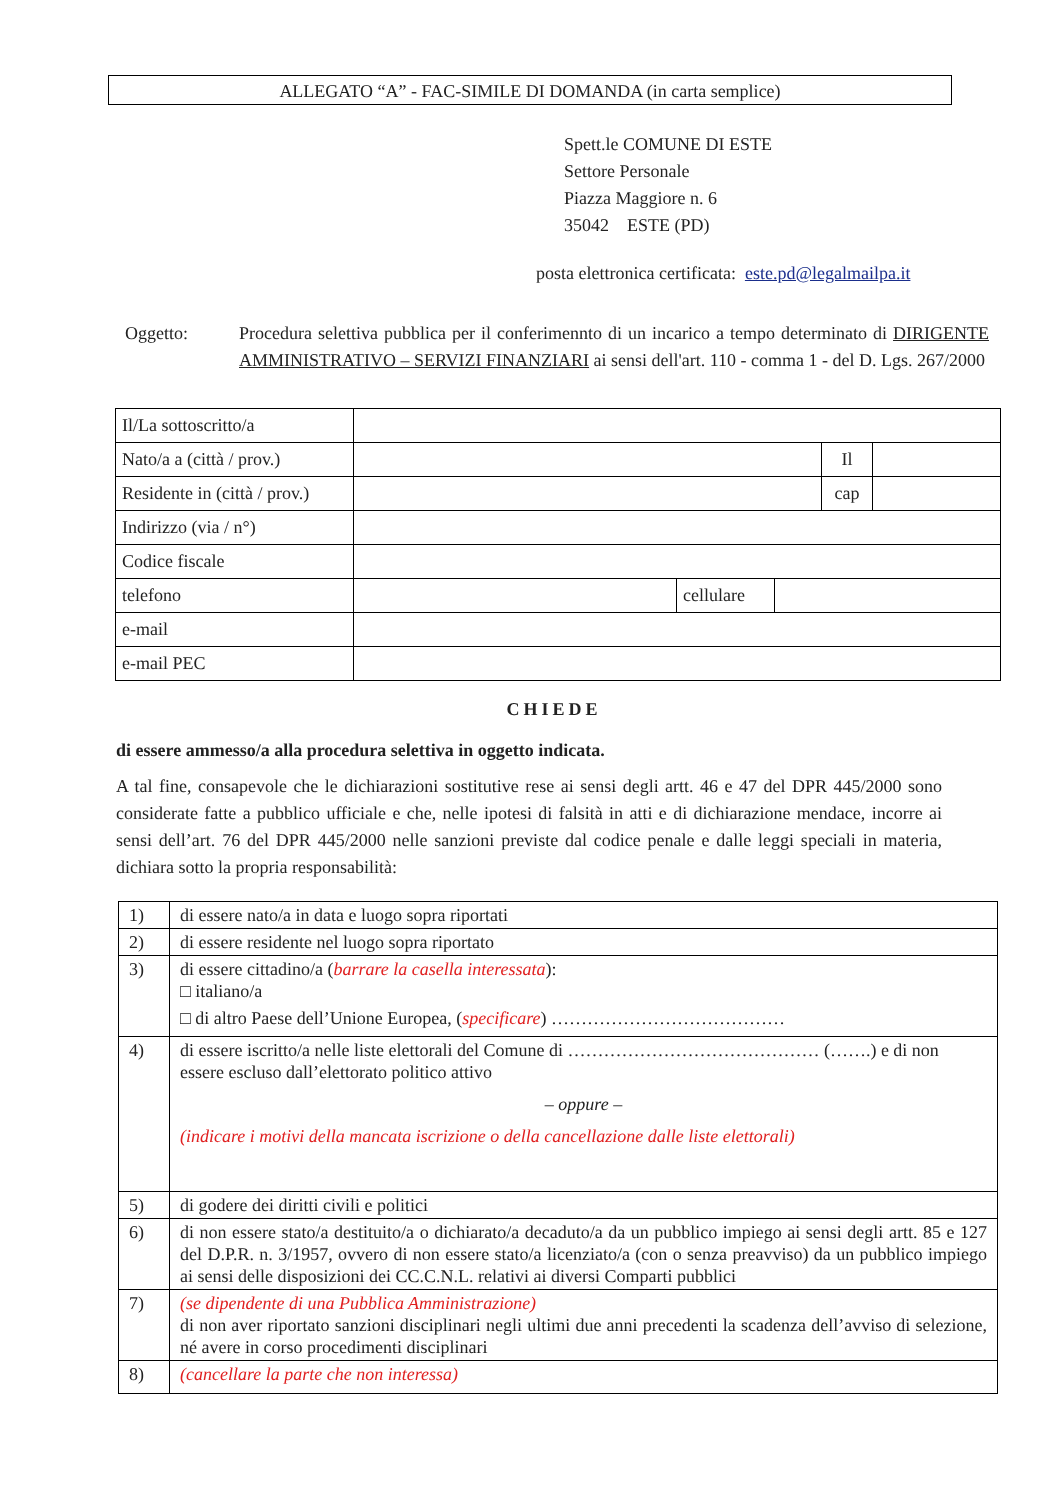ALLEGATO “A” - FAC-SIMILE DI DOMANDA (in carta semplice)
Spett.le COMUNE DI ESTE
Settore Personale
Piazza Maggiore n. 6
35042 ESTE (PD)
posta elettronica certificata: este.pd@legalmailpa.it
Oggetto: Procedura selettiva pubblica per il conferimennto di un incarico a tempo determinato di DIRIGENTE AMMINISTRATIVO – SERVIZI FINANZIARI ai sensi dell'art. 110 - comma 1 - del D. Lgs. 267/2000
| Il/La sottoscritto/a | | | | | |
| Nato/a a (città / prov.) | | | | Il | |
| Residente in (città / prov.) | | | | cap | |
| Indirizzo (via / n°) | | | | | |
| Codice fiscale | | | | | |
| telefono | | cellulare | | | |
| e-mail | | | | | |
| e-mail PEC | | | | | |
CHIEDE
di essere ammesso/a alla procedura selettiva in oggetto indicata.
A tal fine, consapevole che le dichiarazioni sostitutive rese ai sensi degli artt. 46 e 47 del DPR 445/2000 sono considerate fatte a pubblico ufficiale e che, nelle ipotesi di falsità in atti e di dichiarazione mendace, incorre ai sensi dell’art. 76 del DPR 445/2000 nelle sanzioni previste dal codice penale e dalle leggi speciali in materia, dichiara sotto la propria responsabilità:
| 1) | di essere nato/a in data e luogo sopra riportati |
| 2) | di essere residente nel luogo sopra riportato |
| 3) | di essere cittadino/a ( barrare la casella interessata ): □ italiano/a □ di altro Paese dell’Unione Europea, ( specificare ) ………………………………… |
| 4) | di essere iscritto/a nelle liste elettorali del Comune di …………………………………… (…….) e di non essere escluso dall’elettorato politico attivo – oppure – (indicare i motivi della mancata iscrizione o della cancellazione dalle liste elettorali) |
| 5) | di godere dei diritti civili e politici |
| 6) | di non essere stato/a destituito/a o dichiarato/a decaduto/a da un pubblico impiego ai sensi degli artt. 85 e 127 del D.P.R. n. 3/1957, ovvero di non essere stato/a licenziato/a (con o senza preavviso) da un pubblico impiego ai sensi delle disposizioni dei CC.C.N.L. relativi ai diversi Comparti pubblici |
| 7) | (se dipendente di una Pubblica Amministrazione) di non aver riportato sanzioni disciplinari negli ultimi due anni precedenti la scadenza dell’avviso di selezione, né avere in corso procedimenti disciplinari |
| 8) | (cancellare la parte che non interessa) |